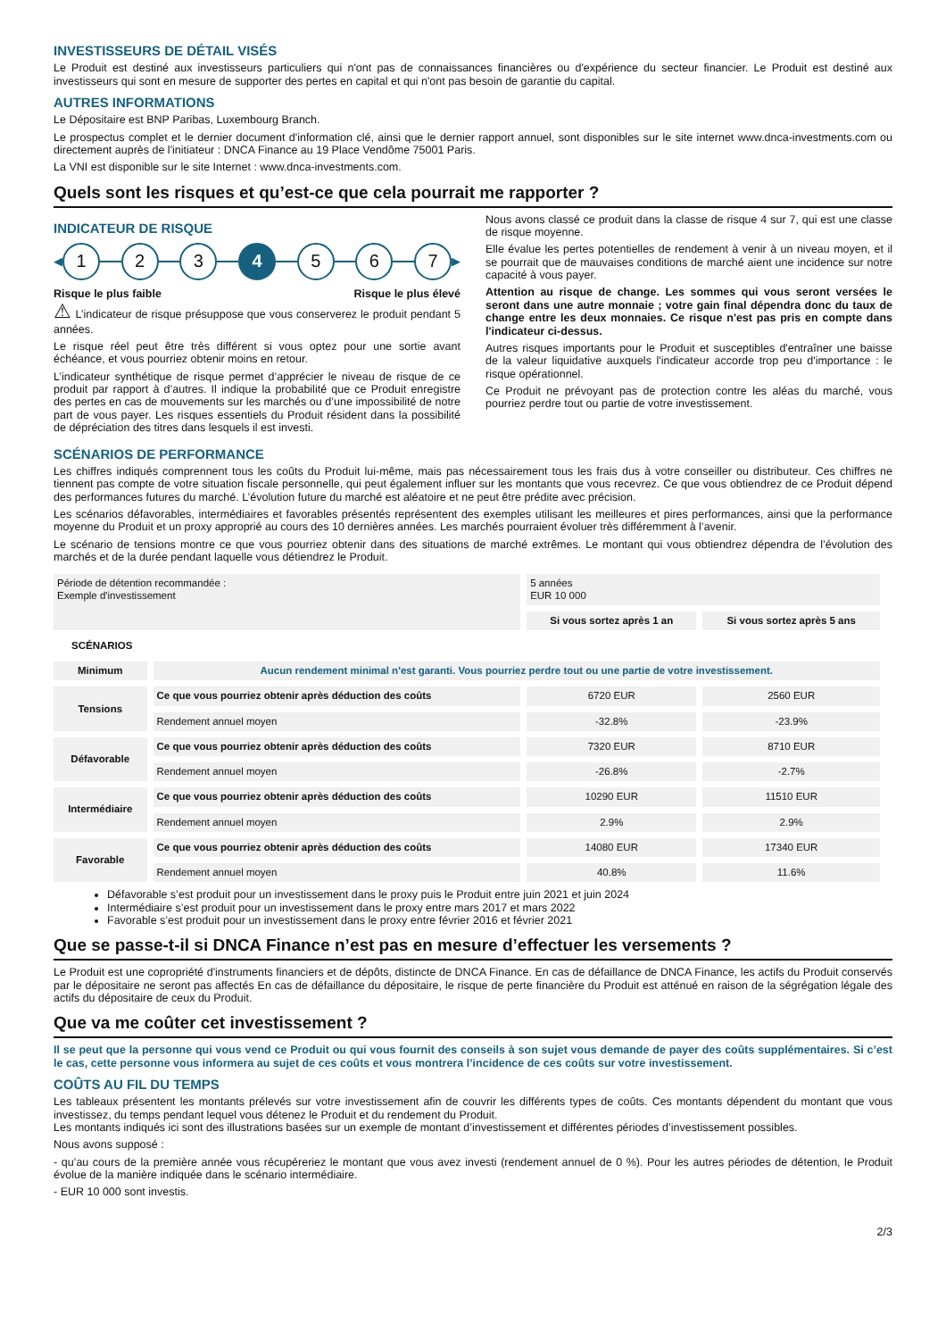INVESTISSEURS DE DÉTAIL VISÉS
Le Produit est destiné aux investisseurs particuliers qui n'ont pas de connaissances financières ou d'expérience du secteur financier. Le Produit est destiné aux investisseurs qui sont en mesure de supporter des pertes en capital et qui n'ont pas besoin de garantie du capital.
AUTRES INFORMATIONS
Le Dépositaire est BNP Paribas, Luxembourg Branch.
Le prospectus complet et le dernier document d'information clé, ainsi que le dernier rapport annuel, sont disponibles sur le site internet www.dnca-investments.com ou directement auprès de l'initiateur : DNCA Finance au 19 Place Vendôme 75001 Paris.
La VNI est disponible sur le site Internet : www.dnca-investments.com.
Quels sont les risques et qu’est-ce que cela pourrait me rapporter ?
INDICATEUR DE RISQUE
◀
1 2 3 4 5 6 7
▶
Risque le plus faible Risque le plus élevé
⚠ L’indicateur de risque présuppose que vous conserverez le produit pendant 5 années.
Le risque réel peut être très différent si vous optez pour une sortie avant échéance, et vous pourriez obtenir moins en retour.
L’indicateur synthétique de risque permet d’apprécier le niveau de risque de ce produit par rapport à d’autres. Il indique la probabilité que ce Produit enregistre des pertes en cas de mouvements sur les marchés ou d’une impossibilité de notre part de vous payer. Les risques essentiels du Produit résident dans la possibilité de dépréciation des titres dans lesquels il est investi.
Nous avons classé ce produit dans la classe de risque 4 sur 7, qui est une classe de risque moyenne.
Elle évalue les pertes potentielles de rendement à venir à un niveau moyen, et il se pourrait que de mauvaises conditions de marché aient une incidence sur notre capacité à vous payer.
Attention au risque de change. Les sommes qui vous seront versées le seront dans une autre monnaie ; votre gain final dépendra donc du taux de change entre les deux monnaies. Ce risque n'est pas pris en compte dans l'indicateur ci-dessus.
Autres risques importants pour le Produit et susceptibles d'entraîner une baisse de la valeur liquidative auxquels l'indicateur accorde trop peu d'importance : le risque opérationnel.
Ce Produit ne prévoyant pas de protection contre les aléas du marché, vous pourriez perdre tout ou partie de votre investissement.
SCÉNARIOS DE PERFORMANCE
Les chiffres indiqués comprennent tous les coûts du Produit lui-même, mais pas nécessairement tous les frais dus à votre conseiller ou distributeur. Ces chiffres ne tiennent pas compte de votre situation fiscale personnelle, qui peut également influer sur les montants que vous recevrez. Ce que vous obtiendrez de ce Produit dépend des performances futures du marché. L’évolution future du marché est aléatoire et ne peut être prédite avec précision.
Les scénarios défavorables, intermédiaires et favorables présentés représentent des exemples utilisant les meilleures et pires performances, ainsi que la performance moyenne du Produit et un proxy approprié au cours des 10 dernières années. Les marchés pourraient évoluer très différemment à l’avenir.
Le scénario de tensions montre ce que vous pourriez obtenir dans des situations de marché extrêmes. Le montant qui vous obtiendrez dépendra de l’évolution des marchés et de la durée pendant laquelle vous détiendrez le Produit.
| Période de détention recommandée : Exemple d'investissement | | 5 années EUR 10 000 | |
| | | Si vous sortez après 1 an | Si vous sortez après 5 ans |
| SCÉNARIOS | | | |
| Minimum | Aucun rendement minimal n'est garanti. Vous pourriez perdre tout ou une partie de votre investissement. | | |
| Tensions | Ce que vous pourriez obtenir après déduction des coûts | 6720 EUR | 2560 EUR |
| | Rendement annuel moyen | -32.8% | -23.9% |
| Défavorable | Ce que vous pourriez obtenir après déduction des coûts | 7320 EUR | 8710 EUR |
| | Rendement annuel moyen | -26.8% | -2.7% |
| Intermédiaire | Ce que vous pourriez obtenir après déduction des coûts | 10290 EUR | 11510 EUR |
| | Rendement annuel moyen | 2.9% | 2.9% |
| Favorable | Ce que vous pourriez obtenir après déduction des coûts | 14080 EUR | 17340 EUR |
| | Rendement annuel moyen | 40.8% | 11.6% |
Défavorable s’est produit pour un investissement dans le proxy puis le Produit entre juin 2021 et juin 2024
Intermédiaire s’est produit pour un investissement dans le proxy entre mars 2017 et mars 2022
Favorable s’est produit pour un investissement dans le proxy entre février 2016 et février 2021
Que se passe-t-il si DNCA Finance n’est pas en mesure d’effectuer les versements ?
Le Produit est une copropriété d'instruments financiers et de dépôts, distincte de DNCA Finance. En cas de défaillance de DNCA Finance, les actifs du Produit conservés par le dépositaire ne seront pas affectés En cas de défaillance du dépositaire, le risque de perte financière du Produit est atténué en raison de la ségrégation légale des actifs du dépositaire de ceux du Produit.
Que va me coûter cet investissement ?
Il se peut que la personne qui vous vend ce Produit ou qui vous fournit des conseils à son sujet vous demande de payer des coûts supplémentaires. Si c’est le cas, cette personne vous informera au sujet de ces coûts et vous montrera l’incidence de ces coûts sur votre investissement.
COÛTS AU FIL DU TEMPS
Les tableaux présentent les montants prélevés sur votre investissement afin de couvrir les différents types de coûts. Ces montants dépendent du montant que vous investissez, du temps pendant lequel vous détenez le Produit et du rendement du Produit.
Les montants indiqués ici sont des illustrations basées sur un exemple de montant d’investissement et différentes périodes d’investissement possibles.
Nous avons supposé :
- qu’au cours de la première année vous récupéreriez le montant que vous avez investi (rendement annuel de 0 %). Pour les autres périodes de détention, le Produit évolue de la manière indiquée dans le scénario intermédiaire.
- EUR 10 000 sont investis.
2/3